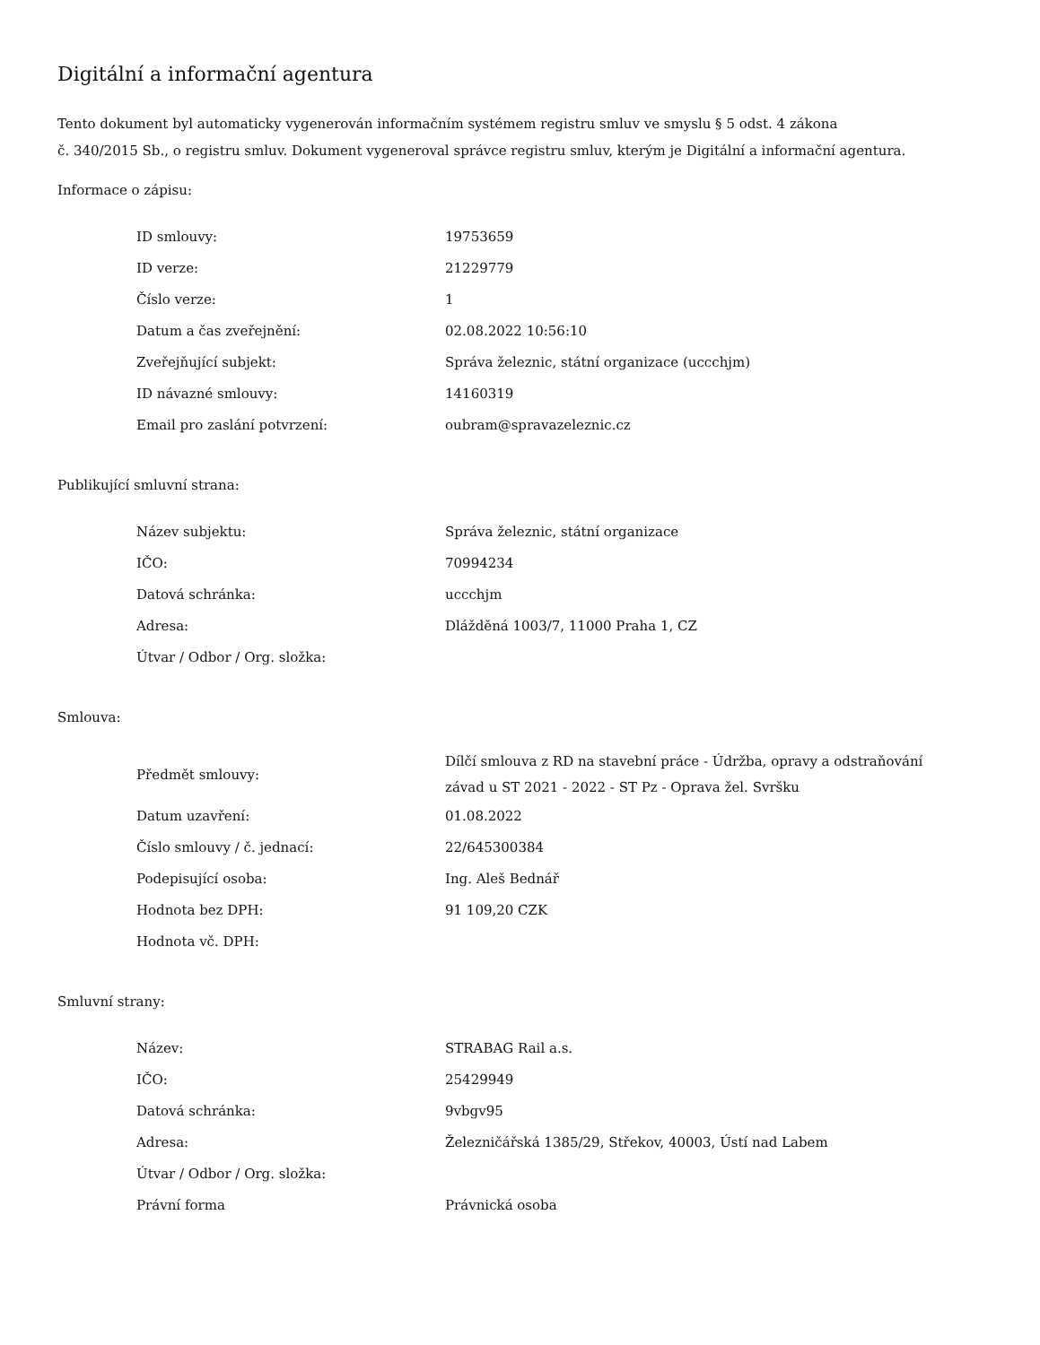Digitální a informační agentura
Tento dokument byl automaticky vygenerován informačním systémem registru smluv ve smyslu § 5 odst. 4 zákona
č. 340/2015 Sb., o registru smluv. Dokument vygeneroval správce registru smluv, kterým je Digitální a informační agentura.
Informace o zápisu:
| ID smlouvy: | 19753659 |
| ID verze: | 21229779 |
| Číslo verze: | 1 |
| Datum a čas zveřejnění: | 02.08.2022 10:56:10 |
| Zveřejňující subjekt: | Správa železnic, státní organizace (uccchjm) |
| ID návazné smlouvy: | 14160319 |
| Email pro zaslání potvrzení: | oubram@spravazeleznic.cz |
Publikující smluvní strana:
| Název subjektu: | Správa železnic, státní organizace |
| IČO: | 70994234 |
| Datová schránka: | uccchjm |
| Adresa: | Dlážděná 1003/7, 11000 Praha 1, CZ |
| Útvar / Odbor / Org. složka: | |
Smlouva:
| Předmět smlouvy: | Dílčí smlouva z RD na stavební práce - Údržba, opravy a odstraňování závad u ST 2021 - 2022 - ST Pz - Oprava žel. Svršku |
| Datum uzavření: | 01.08.2022 |
| Číslo smlouvy / č. jednací: | 22/645300384 |
| Podepisující osoba: | Ing. Aleš Bednář |
| Hodnota bez DPH: | 91 109,20 CZK |
| Hodnota vč. DPH: | |
Smluvní strany:
| Název: | STRABAG Rail a.s. |
| IČO: | 25429949 |
| Datová schránka: | 9vbgv95 |
| Adresa: | Železničářská 1385/29, Střekov, 40003, Ústí nad Labem |
| Útvar / Odbor / Org. složka: | |
| Právní forma | Právnická osoba |